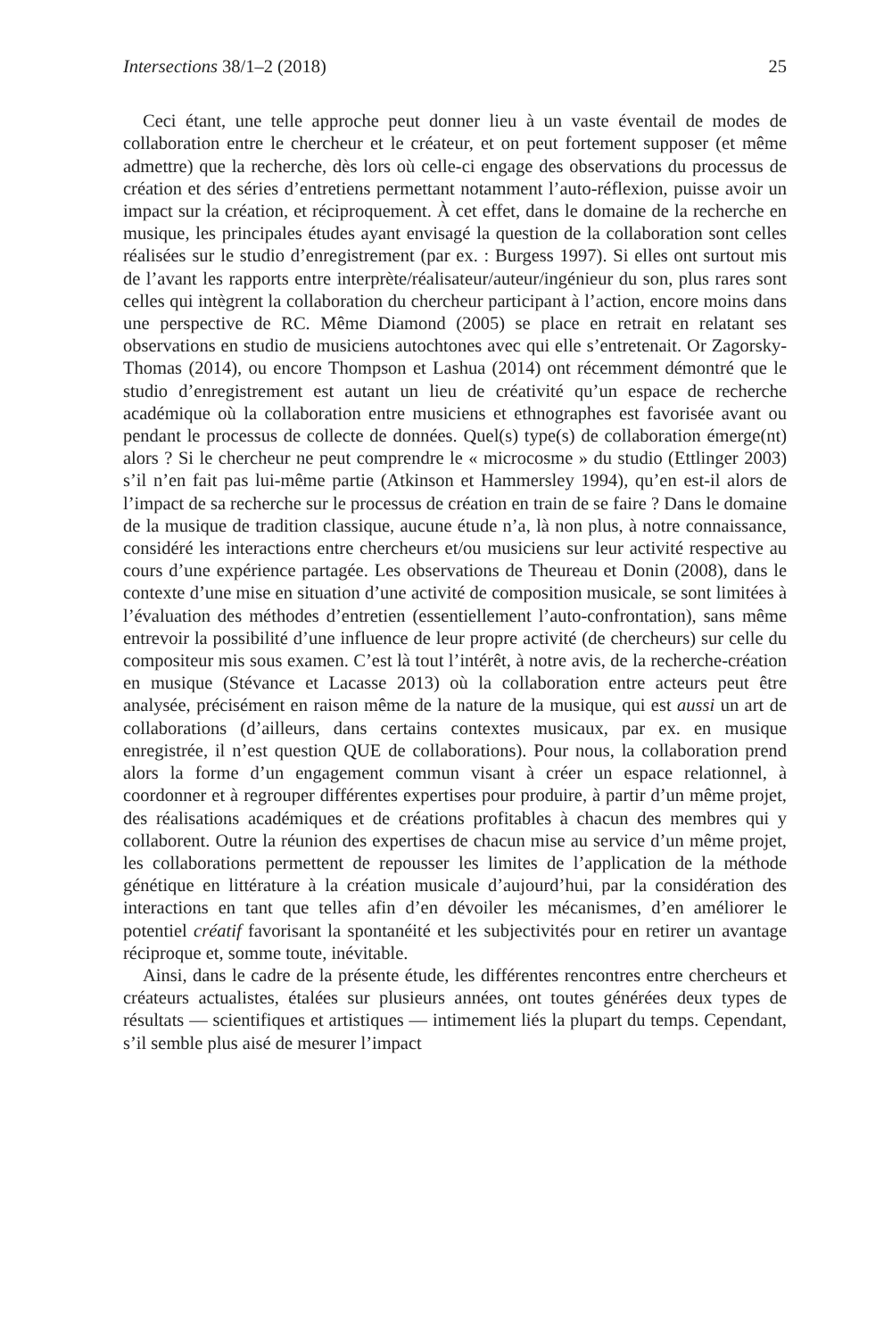Intersections 38/1–2 (2018) 25
Ceci étant, une telle approche peut donner lieu à un vaste éventail de modes de collaboration entre le chercheur et le créateur, et on peut fortement supposer (et même admettre) que la recherche, dès lors où celle-ci engage des observations du processus de création et des séries d’entretiens permettant notamment l’auto-réflexion, puisse avoir un impact sur la création, et réciproquement. À cet effet, dans le domaine de la recherche en musique, les principales études ayant envisagé la question de la collaboration sont celles réalisées sur le studio d’enregistrement (par ex. : Burgess 1997). Si elles ont surtout mis de l’avant les rapports entre interprète/réalisateur/auteur/ingénieur du son, plus rares sont celles qui intègrent la collaboration du chercheur participant à l’action, encore moins dans une perspective de RC. Même Diamond (2005) se place en retrait en relatant ses observations en studio de musiciens autochtones avec qui elle s’entretenait. Or Zagorsky-Thomas (2014), ou encore Thompson et Lashua (2014) ont récemment démontré que le studio d’enregistrement est autant un lieu de créativité qu’un espace de recherche académique où la collaboration entre musiciens et ethnographes est favorisée avant ou pendant le processus de collecte de données. Quel(s) type(s) de collaboration émerge(nt) alors ? Si le chercheur ne peut comprendre le « microcosme » du studio (Ettlinger 2003) s’il n’en fait pas lui-même partie (Atkinson et Hammersley 1994), qu’en est-il alors de l’impact de sa recherche sur le processus de création en train de se faire ? Dans le domaine de la musique de tradition classique, aucune étude n’a, là non plus, à notre connaissance, considéré les interactions entre chercheurs et/ou musiciens sur leur activité respective au cours d’une expérience partagée. Les observations de Theureau et Donin (2008), dans le contexte d’une mise en situation d’une activité de composition musicale, se sont limitées à l’évaluation des méthodes d’entretien (essentiellement l’auto-confrontation), sans même entrevoir la possibilité d’une influence de leur propre activité (de chercheurs) sur celle du compositeur mis sous examen. C’est là tout l’intérêt, à notre avis, de la recherche-création en musique (Stévance et Lacasse 2013) où la collaboration entre acteurs peut être analysée, précisément en raison même de la nature de la musique, qui est aussi un art de collaborations (d’ailleurs, dans certains contextes musicaux, par ex. en musique enregistrée, il n’est question QUE de collaborations). Pour nous, la collaboration prend alors la forme d’un engagement commun visant à créer un espace relationnel, à coordonner et à regrouper différentes expertises pour produire, à partir d’un même projet, des réalisations académiques et de créations profitables à chacun des membres qui y collaborent. Outre la réunion des expertises de chacun mise au service d’un même projet, les collaborations permettent de repousser les limites de l’application de la méthode génétique en littérature à la création musicale d’aujourd’hui, par la considération des interactions en tant que telles afin d’en dévoiler les mécanismes, d’en améliorer le potentiel créatif favorisant la spontanéité et les subjectivités pour en retirer un avantage réciproque et, somme toute, inévitable.
Ainsi, dans le cadre de la présente étude, les différentes rencontres entre chercheurs et créateurs actualistes, étalées sur plusieurs années, ont toutes générées deux types de résultats — scientifiques et artistiques — intimement liés la plupart du temps. Cependant, s’il semble plus aisé de mesurer l’impact